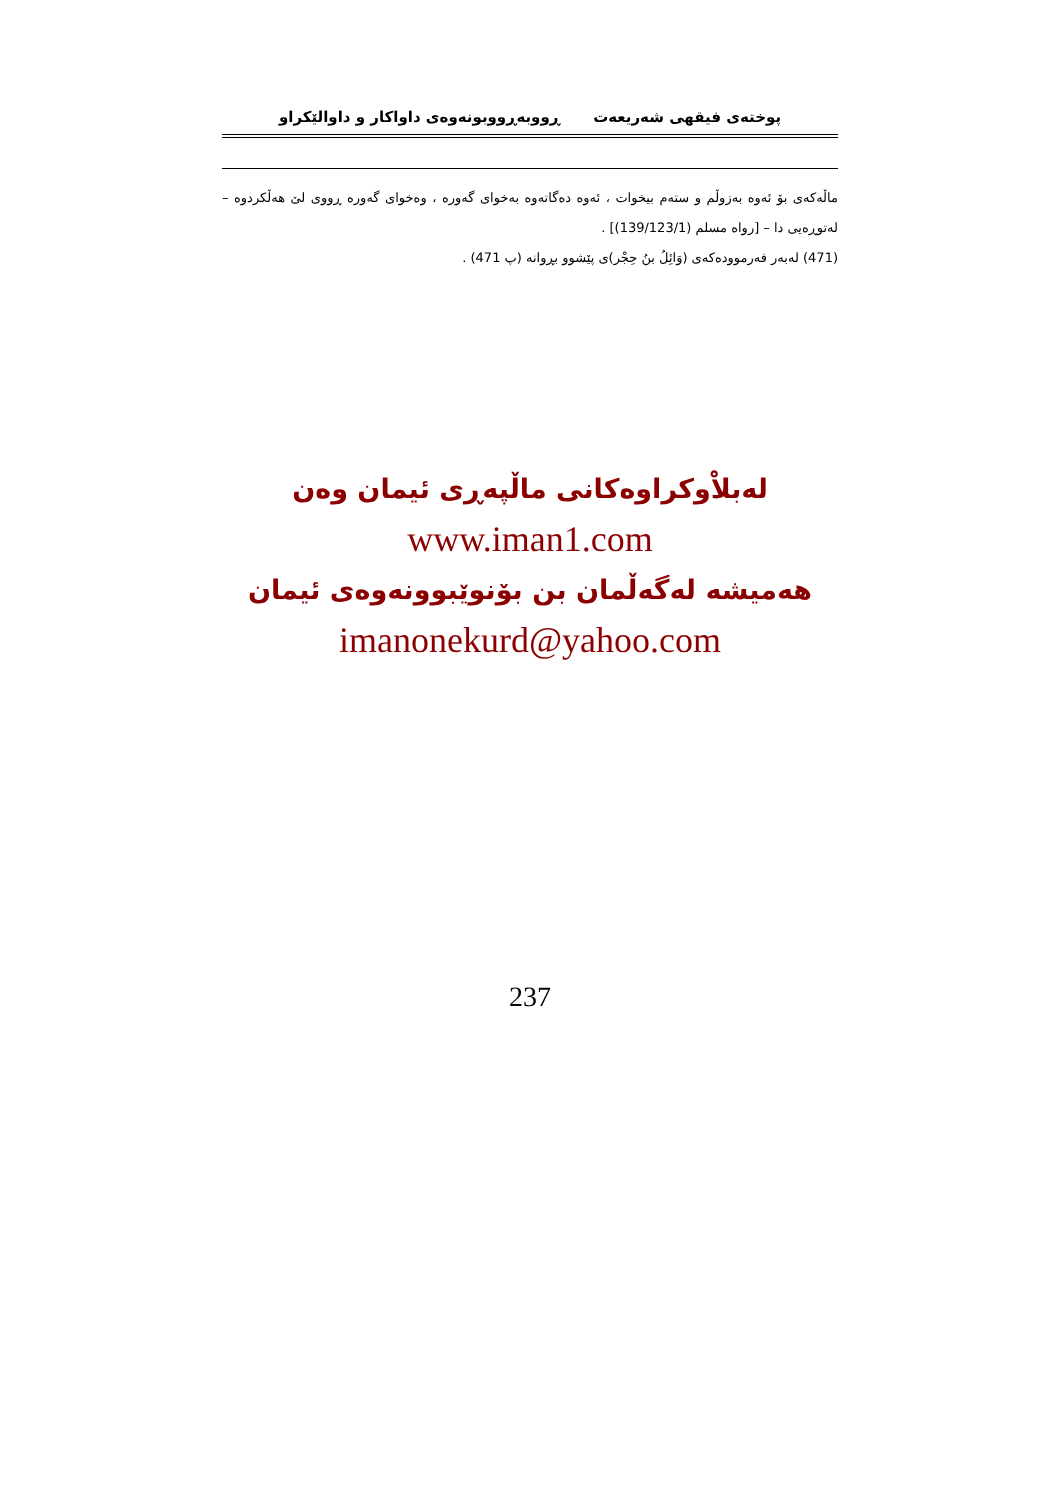پوختەی فیقهی شەریعەت ڕووبەڕووبونەوەی داواکار و داوالێکراو
ماڵەکەی بۆ ئەوە بەزوڵم و ستەم بیخوات ، ئەوە دەگاتەوە بەخوای گەورە ، وەخوای گەورە ڕووی لێ هەڵکردوە – لەتوڕەیی دا – [رواه مسلم (139/123/1)] .
(471) لەبەر فەرموودەکەی (وَائِلُ بنُ حِجْر)ی پێشوو بڕوانە (پ 471) .
لەبلاْوکراوەکانی ماڵپەڕی ئیمان وەن
www.iman1.com
هەمیشە لەگەڵمان بن بۆنوێبوونەوەی ئیمان
imanonekurd@yahoo.com
237